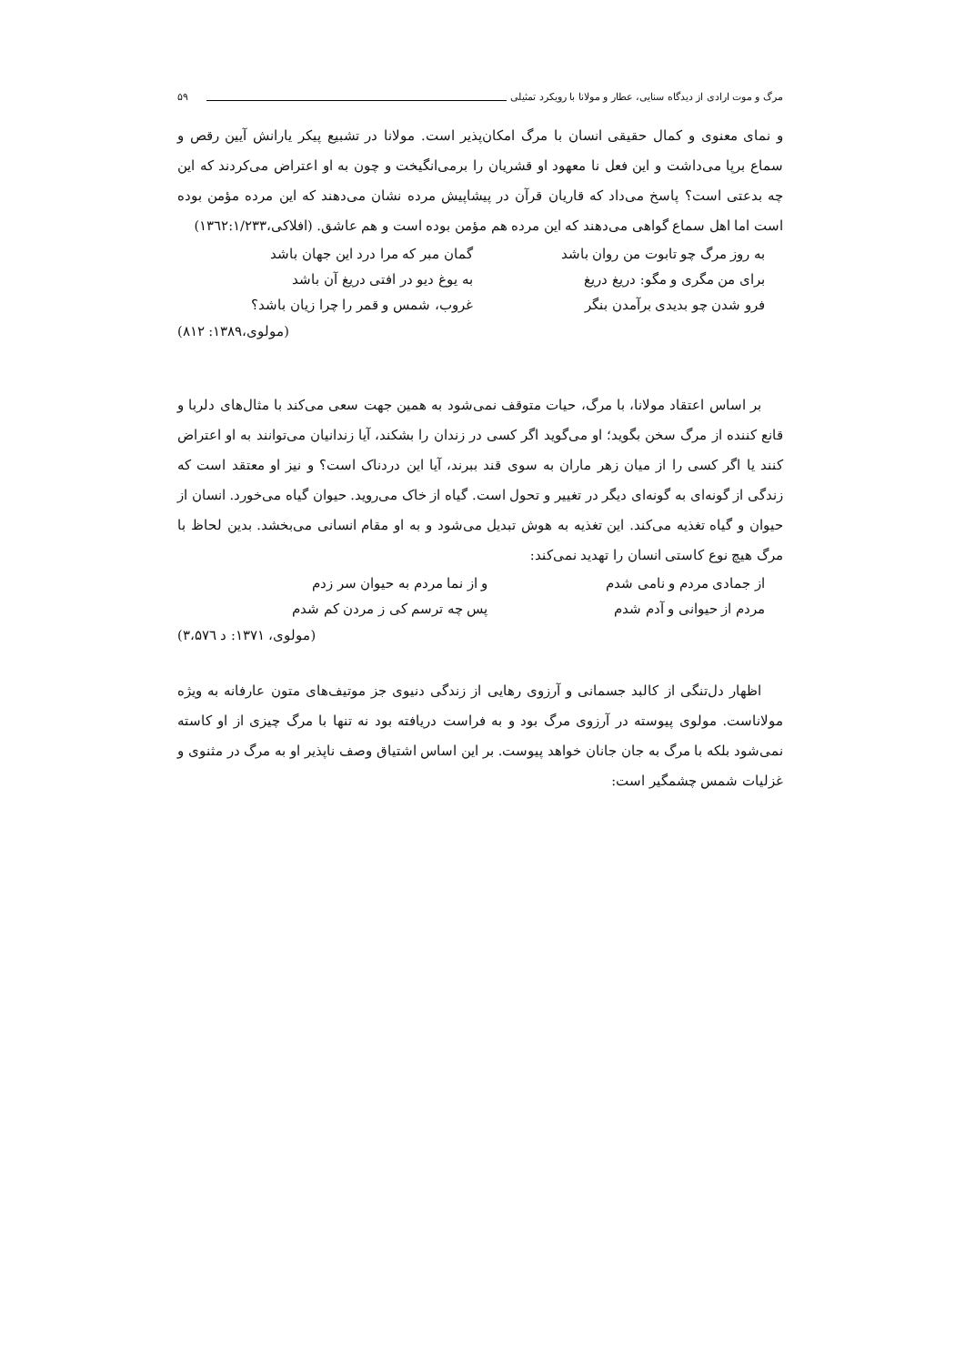مرگ و موت ارادی از دیدگاه سنایی، عطار و مولانا با رویکرد تمثیلی ۵۹
و نمای معنوی و کمال حقیقی انسان با مرگ امکان‌پذیر است. مولانا در تشبیع پیکر یارانش آیین رقص و سماع برپا می‌داشت و این فعل نا معهود او قشریان را برمی‌انگیخت و چون به او اعتراض می‌کردند که این چه بدعتی است؟ پاسخ می‌داد که قاریان قرآن در پیشاپیش مرده نشان می‌دهند که این مرده مؤمن بوده است اما اهل سماع گواهی می‌دهند که این مرده هم مؤمن بوده است و هم عاشق. (افلاکی،۱۳٦۲:۱/۲۳۳)
| به روز مرگ چو تابوت من روان باشد | گمان مبر که مرا درد این جهان باشد |
| برای من مگری و مگو: دریغ دریغ | به یوغ دیو در افتی دریغ آن باشد |
| فرو شدن چو بدیدی برآمدن بنگر | غروب، شمس و قمر را چرا زیان باشد؟ |
(مولوی،۱۳۸۹: ۸۱۲)
بر اساس اعتقاد مولانا، با مرگ، حیات متوقف نمی‌شود به همین جهت سعی می‌کند با مثال‌های دلربا و قانع کننده از مرگ سخن بگوید؛ او می‌گوید اگر کسی در زندان را بشکند، آیا زندانیان می‌توانند به او اعتراض کنند یا اگر کسی را از میان زهر ماران به سوی قند ببرند، آیا این دردناک است؟ و نیز او معتقد است که زندگی از گونه‌ای به گونه‌ای دیگر در تغییر و تحول است. گیاه از خاک می‌روید. حیوان گیاه می‌خورد. انسان از حیوان و گیاه تغذیه می‌کند. این تغذیه به هوش تبدیل می‌شود و به او مقام انسانی می‌بخشد. بدین لحاظ با مرگ هیچ نوع کاستی انسان را تهدید نمی‌کند:
| از جمادی مردم و نامی شدم | و از نما مردم به حیوان سر زدم |
| مردم از حیوانی و آدم شدم | پس چه ترسم کی ز مردن کم شدم |
(مولوی، ۱۳۷۱: د ۳،۵۷٦)
اظهار دل‌تنگی از کالبد جسمانی و آرزوی رهایی از زندگی دنیوی جز موتیف‌های متون عارفانه به ویژه مولاناست. مولوی پیوسته در آرزوی مرگ بود و به فراست دریافته بود نه تنها با مرگ چیزی از او کاسته نمی‌شود بلکه با مرگ به جان جانان خواهد پیوست. بر این اساس اشتیاق وصف ناپذیر او به مرگ در مثنوی و غزلیات شمس چشمگیر است: